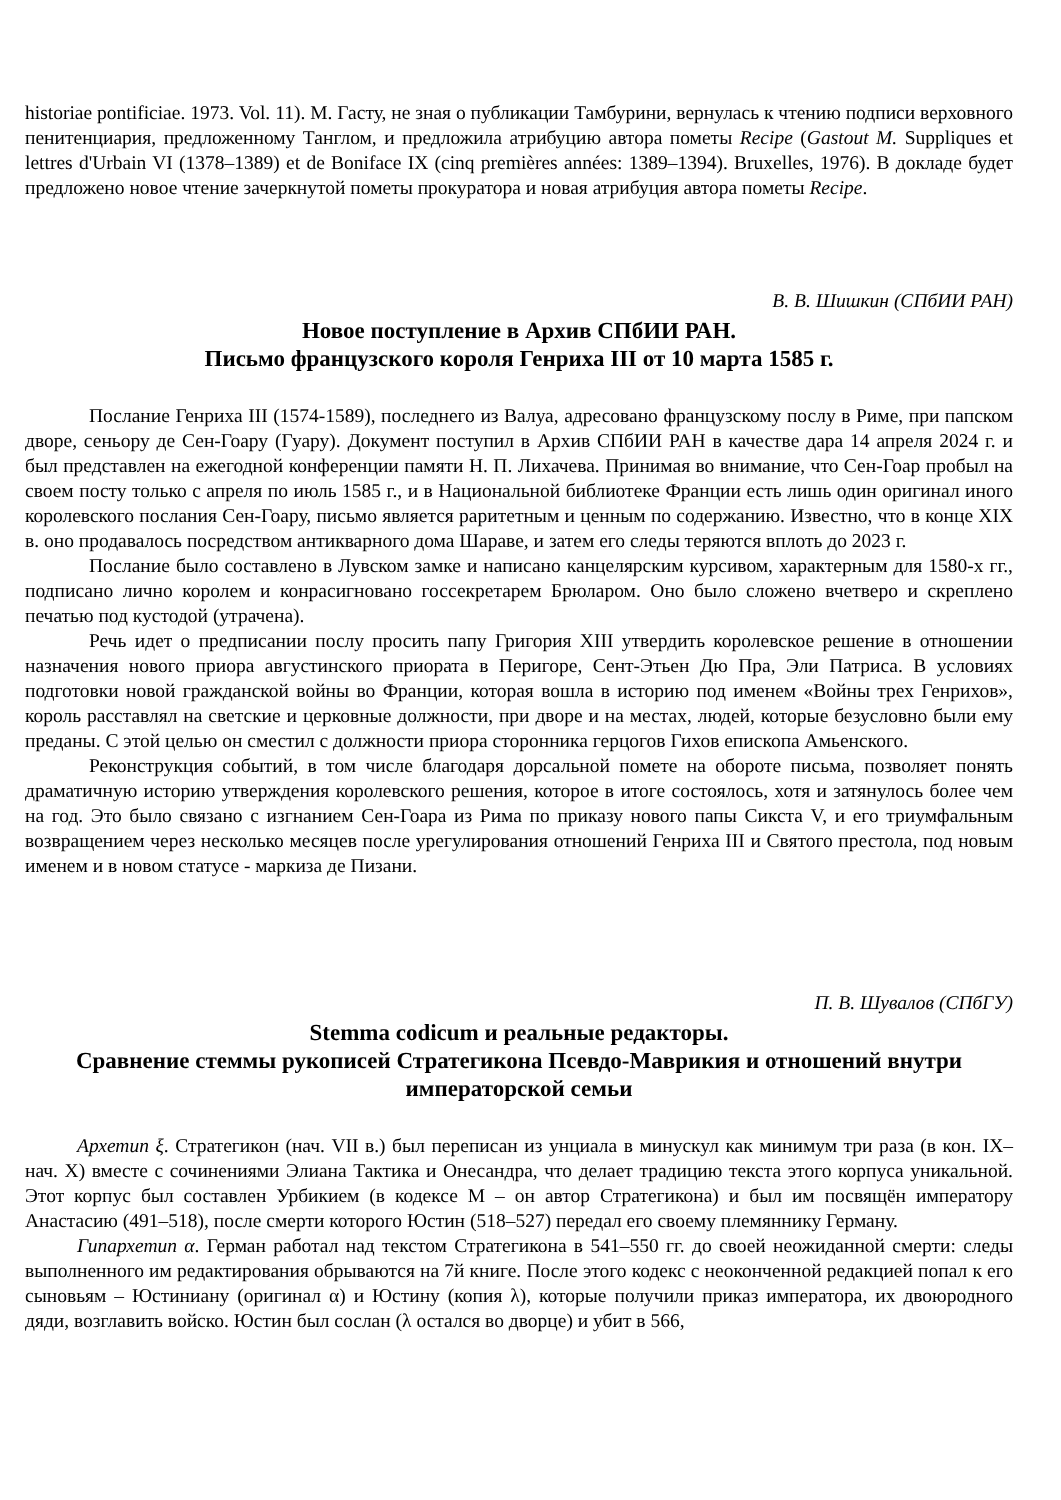historiae pontificiae. 1973. Vol. 11). М. Гасту, не зная о публикации Тамбурини, вернулась к чтению подписи верховного пенитенциария, предложенному Танглом, и предложила атрибуцию автора пометы Recipe (Gastout M. Suppliques et lettres d'Urbain VI (1378–1389) et de Boniface IX (cinq premières années: 1389–1394). Bruxelles, 1976). В докладе будет предложено новое чтение зачеркнутой пометы прокуратора и новая атрибуция автора пометы Recipe.
В. В. Шишкин (СПбИИ РАН)
Новое поступление в Архив СПбИИ РАН.
Письмо французского короля Генриха III от 10 марта 1585 г.
Послание Генриха III (1574-1589), последнего из Валуа, адресовано французскому послу в Риме, при папском дворе, сеньору де Сен-Гоару (Гуару). Документ поступил в Архив СПбИИ РАН в качестве дара 14 апреля 2024 г. и был представлен на ежегодной конференции памяти Н. П. Лихачева. Принимая во внимание, что Сен-Гоар пробыл на своем посту только с апреля по июль 1585 г., и в Национальной библиотеке Франции есть лишь один оригинал иного королевского послания Сен-Гоару, письмо является раритетным и ценным по содержанию. Известно, что в конце XIX в. оно продавалось посредством антикварного дома Шараве, и затем его следы теряются вплоть до 2023 г.
Послание было составлено в Лувском замке и написано канцелярским курсивом, характерным для 1580-х гг., подписано лично королем и конрасигновано госсекретарем Брюларом. Оно было сложено вчетверо и скреплено печатью под кустодой (утрачена).
Речь идет о предписании послу просить папу Григория XIII утвердить королевское решение в отношении назначения нового приора августинского приората в Перигоре, Сент-Этьен Дю Пра, Эли Патриса. В условиях подготовки новой гражданской войны во Франции, которая вошла в историю под именем «Войны трех Генрихов», король расставлял на светские и церковные должности, при дворе и на местах, людей, которые безусловно были ему преданы. С этой целью он сместил с должности приора сторонника герцогов Гихов епископа Амьенского.
Реконструкция событий, в том числе благодаря дорсальной помете на обороте письма, позволяет понять драматичную историю утверждения королевского решения, которое в итоге состоялось, хотя и затянулось более чем на год. Это было связано с изгнанием Сен-Гоара из Рима по приказу нового папы Сикста V, и его триумфальным возвращением через несколько месяцев после урегулирования отношений Генриха III и Святого престола, под новым именем и в новом статусе - маркиза де Пизани.
П. В. Шувалов (СПбГУ)
Stemma codicum и реальные редакторы.
Сравнение стеммы рукописей Стратегикона Псевдо-Маврикия и отношений внутри императорской семьи
Архетип ξ. Стратегикон (нач. VII в.) был переписан из унциала в минускул как минимум три раза (в кон. IX– нач. X) вместе с сочинениями Элиана Тактика и Онесандра, что делает традицию текста этого корпуса уникальной. Этот корпус был составлен Урбикием (в кодексе M – он автор Стратегикона) и был им посвящён императору Анастасию (491–518), после смерти которого Юстин (518–527) передал его своему племяннику Герману.
Гипархетип α. Герман работал над текстом Стратегикона в 541–550 гг. до своей неожиданной смерти: следы выполненного им редактирования обрываются на 7й книге. После этого кодекс с неоконченной редакцией попал к его сыновьям – Юстиниану (оригинал α) и Юстину (копия λ), которые получили приказ императора, их двоюродного дяди, возглавить войско. Юстин был сослан (λ остался во дворце) и убит в 566,